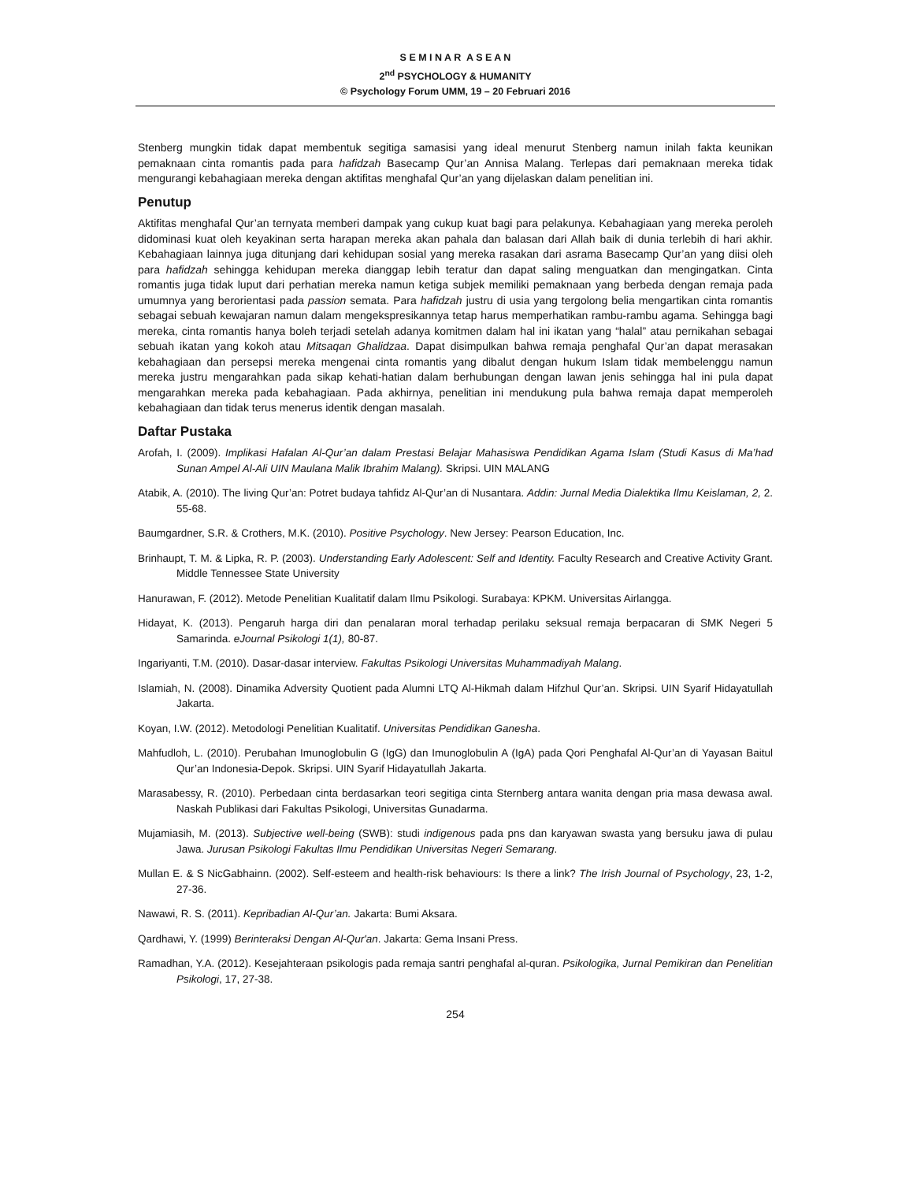S E M I N A R A S E A N
2<sup>nd</sup> PSYCHOLOGY & HUMANITY
© Psychology Forum UMM, 19 – 20 Februari 2016
Stenberg mungkin tidak dapat membentuk segitiga samasisi yang ideal menurut Stenberg namun inilah fakta keunikan pemaknaan cinta romantis pada para hafidzah Basecamp Qur’an Annisa Malang. Terlepas dari pemaknaan mereka tidak mengurangi kebahagiaan mereka dengan aktifitas menghafal Qur’an yang dijelaskan dalam penelitian ini.
Penutup
Aktifitas menghafal Qur’an ternyata memberi dampak yang cukup kuat bagi para pelakunya. Kebahagiaan yang mereka peroleh didominasi kuat oleh keyakinan serta harapan mereka akan pahala dan balasan dari Allah baik di dunia terlebih di hari akhir. Kebahagiaan lainnya juga ditunjang dari kehidupan sosial yang mereka rasakan dari asrama Basecamp Qur’an yang diisi oleh para hafidzah sehingga kehidupan mereka dianggap lebih teratur dan dapat saling menguatkan dan mengingatkan. Cinta romantis juga tidak luput dari perhatian mereka namun ketiga subjek memiliki pemaknaan yang berbeda dengan remaja pada umumnya yang berorientasi pada passion semata. Para hafidzah justru di usia yang tergolong belia mengartikan cinta romantis sebagai sebuah kewajaran namun dalam mengekspresikannya tetap harus memperhatikan rambu-rambu agama. Sehingga bagi mereka, cinta romantis hanya boleh terjadi setelah adanya komitmen dalam hal ini ikatan yang “halal” atau pernikahan sebagai sebuah ikatan yang kokoh atau Mitsaqan Ghalidzaa. Dapat disimpulkan bahwa remaja penghafal Qur’an dapat merasakan kebahagiaan dan persepsi mereka mengenai cinta romantis yang dibalut dengan hukum Islam tidak membelenggu namun mereka justru mengarahkan pada sikap kehati-hatian dalam berhubungan dengan lawan jenis sehingga hal ini pula dapat mengarahkan mereka pada kebahagiaan. Pada akhirnya, penelitian ini mendukung pula bahwa remaja dapat memperoleh kebahagiaan dan tidak terus menerus identik dengan masalah.
Daftar Pustaka
Arofah, I. (2009). Implikasi Hafalan Al-Qur’an dalam Prestasi Belajar Mahasiswa Pendidikan Agama Islam (Studi Kasus di Ma’had Sunan Ampel Al-Ali UIN Maulana Malik Ibrahim Malang). Skripsi. UIN MALANG
Atabik, A. (2010). The living Qur’an: Potret budaya tahfidz Al-Qur’an di Nusantara. Addin: Jurnal Media Dialektika Ilmu Keislaman, 2, 2. 55-68.
Baumgardner, S.R. & Crothers, M.K. (2010). Positive Psychology. New Jersey: Pearson Education, Inc.
Brinhaupt, T. M. & Lipka, R. P. (2003). Understanding Early Adolescent: Self and Identity. Faculty Research and Creative Activity Grant. Middle Tennessee State University
Hanurawan, F. (2012). Metode Penelitian Kualitatif dalam Ilmu Psikologi. Surabaya: KPKM. Universitas Airlangga.
Hidayat, K. (2013). Pengaruh harga diri dan penalaran moral terhadap perilaku seksual remaja berpacaran di SMK Negeri 5 Samarinda. eJournal Psikologi 1(1), 80-87.
Ingariyanti, T.M. (2010). Dasar-dasar interview. Fakultas Psikologi Universitas Muhammadiyah Malang.
Islamiah, N. (2008). Dinamika Adversity Quotient pada Alumni LTQ Al-Hikmah dalam Hifzhul Qur’an. Skripsi. UIN Syarif Hidayatullah Jakarta.
Koyan, I.W. (2012). Metodologi Penelitian Kualitatif. Universitas Pendidikan Ganesha.
Mahfudloh, L. (2010). Perubahan Imunoglobulin G (IgG) dan Imunoglobulin A (IgA) pada Qori Penghafal Al-Qur’an di Yayasan Baitul Qur’an Indonesia-Depok. Skripsi. UIN Syarif Hidayatullah Jakarta.
Marasabessy, R. (2010). Perbedaan cinta berdasarkan teori segitiga cinta Sternberg antara wanita dengan pria masa dewasa awal. Naskah Publikasi dari Fakultas Psikologi, Universitas Gunadarma.
Mujamiasih, M. (2013). Subjective well-being (SWB): studi indigenous pada pns dan karyawan swasta yang bersuku jawa di pulau Jawa. Jurusan Psikologi Fakultas Ilmu Pendidikan Universitas Negeri Semarang.
Mullan E. & S NicGabhainn. (2002). Self-esteem and health-risk behaviours: Is there a link? The Irish Journal of Psychology, 23, 1-2, 27-36.
Nawawi, R. S. (2011). Kepribadian Al-Qur’an. Jakarta: Bumi Aksara.
Qardhawi, Y. (1999) Berinteraksi Dengan Al-Qur'an. Jakarta: Gema Insani Press.
Ramadhan, Y.A. (2012). Kesejahteraan psikologis pada remaja santri penghafal al-quran. Psikologika, Jurnal Pemikiran dan Penelitian Psikologi, 17, 27-38.
254